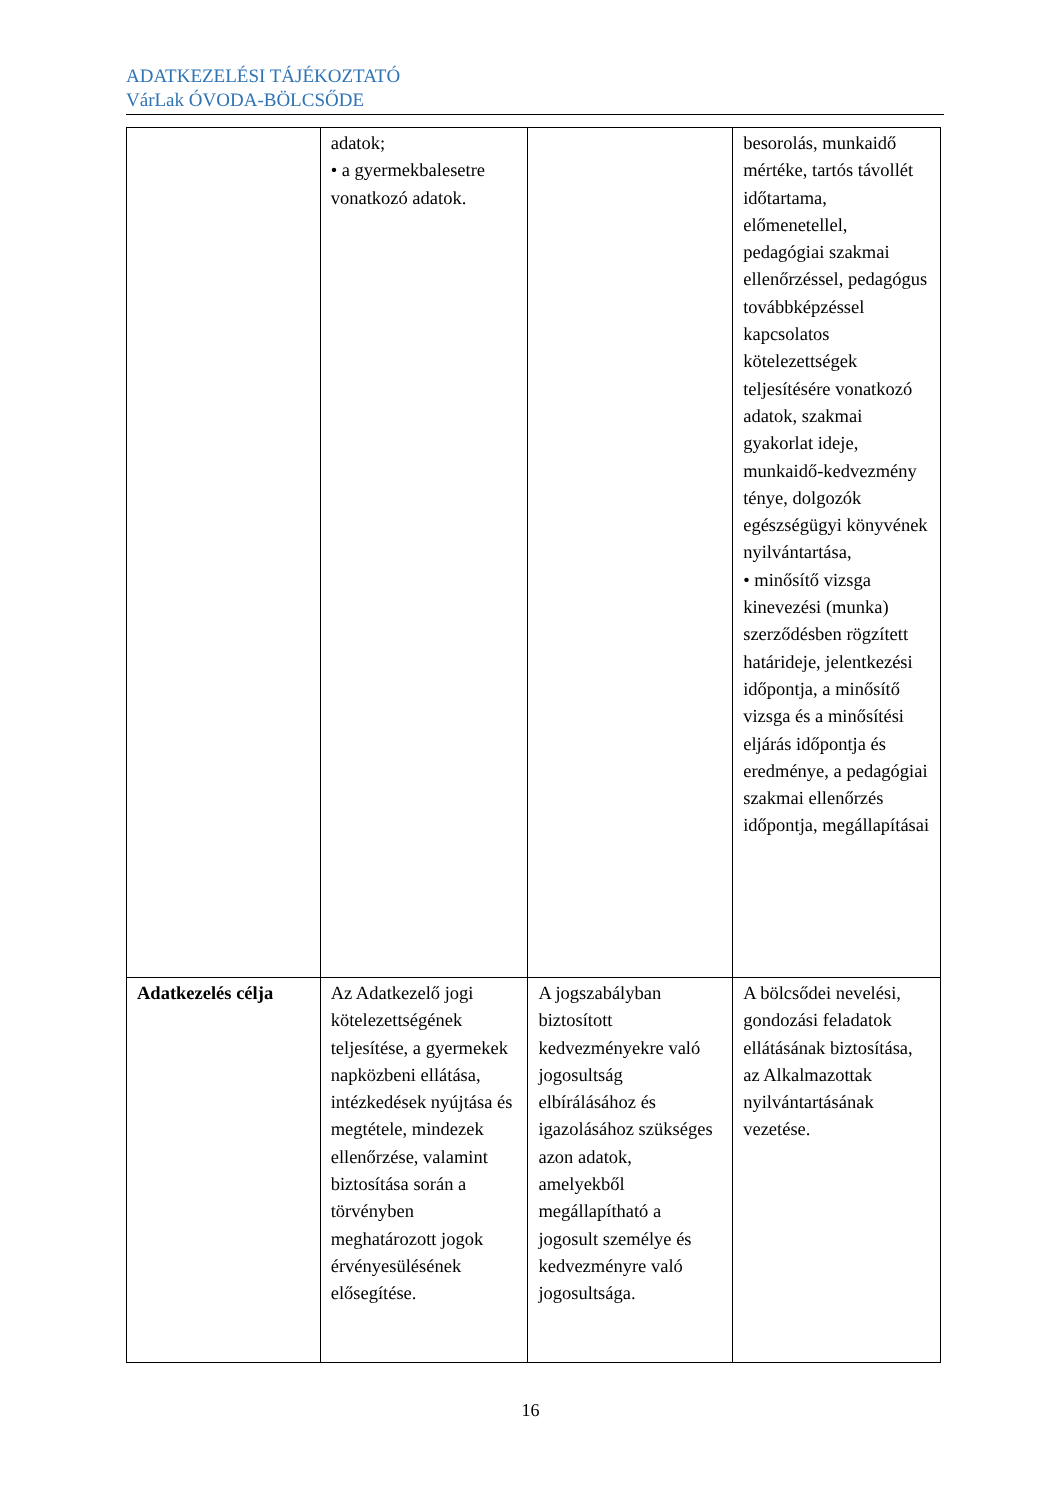ADATKEZELÉSI TÁJÉKOZTATÓ
VárLak ÓVODA-BÖLCSŐDE
| | adatok; • a gyermekbalesetre vonatkozó adatok. | | besorolás, munkaidő mértéke, tartós távollét időtartama, előmenetellel, pedagógiai szakmai ellenőrzéssel, pedagógus továbbképzéssel kapcsolatos kötelezettségek teljesítésére vonatkozó adatok, szakmai gyakorlat ideje, munkaidő-kedvezmény ténye, dolgozók egészségügyi könyvének nyilvántartása, • minősítő vizsga kinevezési (munka) szerződésben rögzített határideje, jelentkezési időpontja, a minősítő vizsga és a minősítési eljárás időpontja és eredménye, a pedagógiai szakmai ellenőrzés időpontja, megállapításai |
| Adatkezelés célja | Az Adatkezelő jogi kötelezettségének teljesítése, a gyermekek napközbeni ellátása, intézkedések nyújtása és megtétele, mindezek ellenőrzése, valamint biztosítása során a törvényben meghatározott jogok érvényesülésének elősegítése. | A jogszabályban biztosított kedvezményekre való jogosultság elbírálásához és igazolásához szükséges azon adatok, amelyekből megállapítható a jogosult személye és kedvezményre való jogosultsága. | A bölcsődei nevelési, gondozási feladatok ellátásának biztosítása, az Alkalmazottak nyilvántartásának vezetése. |
16